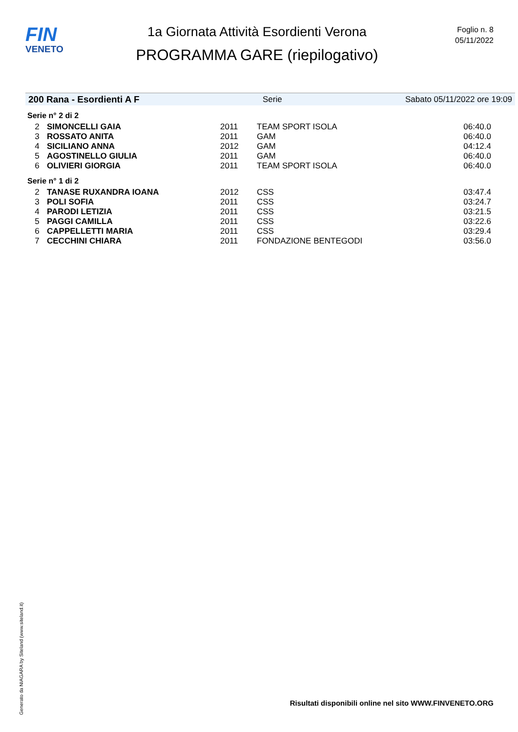FIN
VENETO
1a Giornata Attività Esordienti Verona
PROGRAMMA GARE (riepilogativo)
Foglio n. 8
05/11/2022
200 Rana - Esordienti A F Serie Sabato 05/11/2022 ore 19:09
Serie n° 2 di 2
| 2 | SIMONCELLI GAIA | 2011 | TEAM SPORT ISOLA | 06:40.0 |
| 3 | ROSSATO ANITA | 2011 | GAM | 06:40.0 |
| 4 | SICILIANO ANNA | 2012 | GAM | 04:12.4 |
| 5 | AGOSTINELLO GIULIA | 2011 | GAM | 06:40.0 |
| 6 | OLIVIERI GIORGIA | 2011 | TEAM SPORT ISOLA | 06:40.0 |
Serie n° 1 di 2
| 2 | TANASE RUXANDRA IOANA | 2012 | CSS | 03:47.4 |
| 3 | POLI SOFIA | 2011 | CSS | 03:24.7 |
| 4 | PARODI LETIZIA | 2011 | CSS | 03:21.5 |
| 5 | PAGGI CAMILLA | 2011 | CSS | 03:22.6 |
| 6 | CAPPELLETTI MARIA | 2011 | CSS | 03:29.4 |
| 7 | CECCHINI CHIARA | 2011 | FONDAZIONE BENTEGODI | 03:56.0 |
Generato da NIAGARA by Siteland (www.siteland.it)
Risultati disponibili online nel sito WWW.FINVENETO.ORG